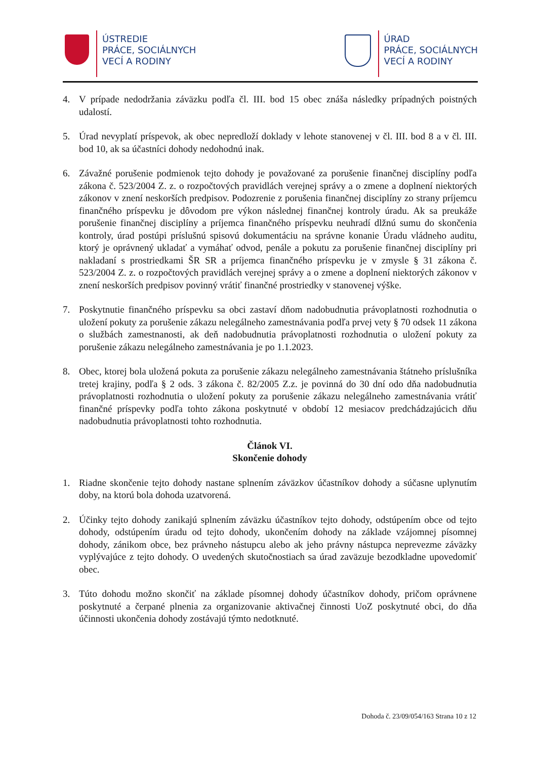ÚSTREDIE
PRÁCE, SOCIÁLNYCH
VECÍ A RODINY
ÚRAD
PRÁCE, SOCIÁLNYCH
VECÍ A RODINY
4. V prípade nedodržania záväzku podľa čl. III. bod 15 obec znáša následky prípadných poistných udalostí.
5. Úrad nevyplatí príspevok, ak obec nepredloží doklady v lehote stanovenej v čl. III. bod 8 a v čl. III. bod 10, ak sa účastníci dohody nedohodnú inak.
6. Závažné porušenie podmienok tejto dohody je považované za porušenie finančnej disciplíny podľa zákona č. 523/2004 Z. z. o rozpočtových pravidlách verejnej správy a o zmene a doplnení niektorých zákonov v znení neskorších predpisov. Podozrenie z porušenia finančnej disciplíny zo strany príjemcu finančného príspevku je dôvodom pre výkon následnej finančnej kontroly úradu. Ak sa preukáže porušenie finančnej disciplíny a príjemca finančného príspevku neuhradí dlžnú sumu do skončenia kontroly, úrad postúpi príslušnú spisovú dokumentáciu na správne konanie Úradu vládneho auditu, ktorý je oprávnený ukladať a vymáhať odvod, penále a pokutu za porušenie finančnej disciplíny pri nakladaní s prostriedkami ŠR SR a príjemca finančného príspevku je v zmysle § 31 zákona č. 523/2004 Z. z. o rozpočtových pravidlách verejnej správy a o zmene a doplnení niektorých zákonov v znení neskorších predpisov povinný vrátiť finančné prostriedky v stanovenej výške.
7. Poskytnutie finančného príspevku sa obci zastaví dňom nadobudnutia právoplatnosti rozhodnutia o uložení pokuty za porušenie zákazu nelegálneho zamestnávania podľa prvej vety § 70 odsek 11 zákona o službách zamestnanosti, ak deň nadobudnutia právoplatnosti rozhodnutia o uložení pokuty za porušenie zákazu nelegálneho zamestnávania je po 1.1.2023.
8. Obec, ktorej bola uložená pokuta za porušenie zákazu nelegálneho zamestnávania štátneho príslušníka tretej krajiny, podľa § 2 ods. 3 zákona č. 82/2005 Z.z. je povinná do 30 dní odo dňa nadobudnutia právoplatnosti rozhodnutia o uložení pokuty za porušenie zákazu nelegálneho zamestnávania vrátiť finančné príspevky podľa tohto zákona poskytnuté v období 12 mesiacov predchádzajúcich dňu nadobudnutia právoplatnosti tohto rozhodnutia.
Článok VI.
Skončenie dohody
1. Riadne skončenie tejto dohody nastane splnením záväzkov účastníkov dohody a súčasne uplynutím doby, na ktorú bola dohoda uzatvorená.
2. Účinky tejto dohody zanikajú splnením záväzku účastníkov tejto dohody, odstúpením obce od tejto dohody, odstúpením úradu od tejto dohody, ukončením dohody na základe vzájomnej písomnej dohody, zánikom obce, bez právneho nástupcu alebo ak jeho právny nástupca neprevezme záväzky vyplývajúce z tejto dohody. O uvedených skutočnostiach sa úrad zaväzuje bezodkladne upovedomiť obec.
3. Túto dohodu možno skončiť na základe písomnej dohody účastníkov dohody, pričom oprávnene poskytnuté a čerpané plnenia za organizovanie aktivačnej činnosti UoZ poskytnuté obci, do dňa účinnosti ukončenia dohody zostávajú týmto nedotknuté.
Dohoda č. 23/09/054/163 Strana 10 z 12